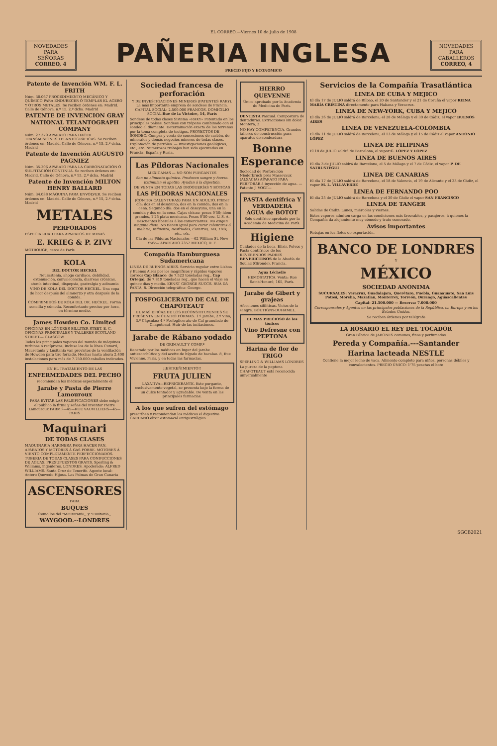EL CORREO.—Viernes 10 de Julio de 1908
NOVEDADES
PARA
SEÑORAS
CORREO, 4
PAÑERIA INGLESA
PRECIO FIJO Y ECONOMICO
NOVEDADES
PARA
CABALLEROS
CORREO, 4
Patente de Invención WM. F. L. FRITH
Núm. 30.067 PROCEDIMIENTO MECÁNICO Y QUÍMICO PARA ENDURECER Ó TEMPLAR EL ACERO Y OTROS METALES. Se reciben órdenes en: Madrid. Calle de Génova, n.º 15, 2.º dcha. Madrid
PATENTE DE INVENCION GRAY NATIONAL TELANTOGRAPH COMPANY
Núm. 27.379 APARATO PARA HACER TRANSMISIONES TELANTOGRÁFICAS. Se reciben órdenes en: Madrid. Calle de Génova, n.º 15, 2.º dcha. Madrid
Patente de Invención AUGUSTO PAGNIEZ
Núm. 35.206 APARATO PARA LA CARBONATACIÓN Ó SULFITACIÓN CONTINUA. Se reciben órdenes en: Madrid. Calle de Génova, n.º 15, 2.º dcha. Madrid
Patente de Invención MILTON HENRY BALLARD
Núm. 34.038 MÁQUINA PARA ENVOLVER. Se reciben órdenes en: Madrid. Calle de Génova, n.º 15, 2.º dcha. Madrid
METALES
PERFORADOS
ESPECIALIDAD PARA APARATOS DE MINAS
E. KRIEG & P. ZIVY
MOTROUGE, cerca de París
KOLA
DEL DOCTOR HECKEL
Neurastenia, ahogo cardíaco, debilidad, extenuación, convalecencia, diarreas crónicas, atonía intestinal, dispepsia, gastralgia y adinamia
VINO DE KOLA DEL DOCTOR HECKEL. Una copa de licor después del almuerzo y otra después de la comida.
COMPRIMIDOS DE KOLA DEL DR. HECKEL. Forma sencilla y cómoda. Reconfortante preciso por hora, en término medio.
James Howden Co. Limited
OFICINAS EN LÓNDRES BILLITER STEET, E. C. OFICINAS PRINCIPALES Y TALLERES SCOTLAND STREET.— GLASGOW
Todos los principales vapores del mundo de máquinas turbinas ó recíprocas, incluso los de la línea Cunard, Mauretania y Lusitania van provistos de la ventilación de Howden para tiro forzado. Hechas hasta ahora 2.400 instalaciones para más de 7.750.000 caballos indicados.
EN EL TRATAMIENTO DE LAS
ENFERMEDADES DEL PECHO
recomiendan los médicos especialmente el
Jarabe y Pasta de Pierre Lamouroux
PARA EVITAR LAS FALSIFICACIONES debe exigir el público la firma y señas del inventor Pierre Lamouroux FARM.º—45—RUE VAUVILLIERS—45—PARIS
Maquinari
DE TODAS CLASES
MAQUINARIA HARINERA PARA HACER PAN. APARATOS Y MOTORES Á GAS POBRE. MOTORES Á VIENTO COMPLETAMENTE PERFECCIONADOS. TUBERIA DE TODAS CLASES PARA CONDUCCIONES DE AGUAS. PRESUPUESTOS GRATIS. Sperling & Williams, ingenieros. LONDRES. Apoderado: ALFRED WILLIAMS. Santa Cruz de Tenerife. Agente local: Antero Quevedo Hijosa. Las Palmas de Gran Canaria
ASCENSORES
PARA
BUQUES
Como los del "Mauretania,, y "Lusitania,,
WAYGOOD.--LONDRES
Sociedad francesa de perforación
Y DE INVESTIGACIONES MINERAS (PATENTES RAKY). La más importante empresa de sondeos de Francia. CAPITAL SOCIAL: 2.500.000 FRANCOS. DOMICILIO SOCIAL Rue de la Victoire, 14, París
Sondeos de todas clases Sistema «RAKY» Patentado en los principales países. Sondeos con trépano combinado con el sondeo al diamante. Determinación exacta de los terrenos por la toma completa de testigos. PROYECTOS DE SONDEO. Compra y venta de concesiones de carbón, de minerales y demás negocios mineros de todas clases. Explotación de petróleo. — Investigaciones geológicas, etc., etc. Numerosos trabajos han sido ejecutados en Francia, España y Rusia.
Las Píldoras Nacionales
MEXICANAS — NO SON PURGANTES
Son un alimento químico. Producen sangre y fuerza. Estimulan el apetito. Ayudan á la digestión.
DE VENTA EN TODAS LAS DROGUERÍAS Y BOTICAS
LAS PÍLDORAS NACIONALES
(CONTRA CALENTURAS) PARA UN ADULTO. Primer día: dos en el desayuno; dos en la comida; dos en la cena. Segundo día: dos en el desayuno, una en la comida y dos en la cena. Cajas chicas: pesos 0'50; ídem grandes, 1'25 plata mexicana. Pesos 0'50 oro. U. S. A. Descuentos liberales á los comerciantes. No exigen ninguna dieta. No tienen igual para curar calenturas ó malaria; Influenza; Resfriados; Catarros; Tos; Tisis; etc., etc.
Cía de las Píldoras Nacionales —62 William St. New York— APARTADO 2357 MEXICO, D. F.
Compañía Hamburguesa Sudamericana
LINEA DE BUENOS AIRES. Servicio regular entre Lisboa y Buenos Aires por los magníficos y rápidos vapores correos Cap Blanco, de 7.523 toneladas reg., Cap Ortegal, de 7.819 toneladas reg., que hacen el viaje en quince días y medio. ERNST GEORGE SUCCS. RUA DA PARTA, 8. Dirección telegráfica: George.
FOSFOGLICERATO DE CAL DE CHAPOTEAUT
EL MÁS EFICAZ DE LOS RECONSTITUYENTES SE PRESENTA EN CUATRO FORMAS: 1.º Jarabe; 2.º Vino; 3.º Cápsulas; 4.º Fosfoglicerato de Cal granulado de Chapoteaut. Huir de las imitaciones.
Jarabe de Rábano yodado
DE GRIMAULT Y COMP.ª
Recetado por los médicos en lugar del jarabe antiescorbútico y del aceite de hígado de bacalao. 8, Rue Vivienne, París, y en todas las farmacias.
¡¡ESTREÑIMIENTO!!
FRUTA JULIEN
LAXATIVA—REFRIGERANTE. Este purgante, exclusivamente vegetal, se presenta bajo la forma de un dulce tentador y agradable. De venta en las principales farmacias.
A los que sufren del estómago
prescriben y recomiendan los médicos el digestivo GARDANO elixir estomacal antigastrálgico.
HIERRO QUEVENNE
Único aprobado por la Academia de Medicina de París.
DENTISTA Pascual. Compostura de dentaduras. Extracciones sin dolor. Montera, 2.
NO HAY COMPETENCIA. Grandes talleres de construcción para aparatos de sondeadura
Bonne Esperance
Sociedad de Perforación Niederbruck près Massevaux (ALSACIA) APARATO PARA PERFORAR á inyección de agua. —Patente J. VOGT—
PASTA dentífrica Y VERDADERA AGUA de BOTOT
Solo dentífrico aprobado por la Academia de Medicina de París.
Higiene
Cuidados de la boca. Elixir, Polvos y Pasta dentífricos de los REVERENDOS PADRES BENEDICTINOS de la Abadía de Soulac (Gironde), Francia.
Agua Léchelle
HEMOSTATICA. Venta: Rue Saint-Honoré, 165, París.
Jarabe de Gibert y grajeas
Afecciones sifilíticas. Vicios de la sangre. BOUTIGNY-DUHAMEL.
EL MAS PRECIOSO de los tónicos
Vino Defresne con PEPTONA
Harina de flor de TRIGO
SPERLING & WILLIAMS LONDRES
La pureza de la peptona CHAPOTEAUT está reconocida universalmente
Servicios de la Compañía Trasatlántica
LINEA DE CUBA Y MEJICO
El día 17 de JULIO saldrá de Bilbao, el 20 de Santander y el 21 de Coruña el vapor REINA MARÍA CRISTINA directamente para Habana y Veracruz.
LINEA DE NEW-YORK, CUBA Y MEJICO
El día 26 de JULIO saldrá de Barcelona; el 28 de Málaga y el 30 de Cádiz; el vapor BUENOS AIRES
LINEA DE VENEZUELA-COLOMBIA
El día 11 de JULIO saldrá de Barcelona, el 13 de Málaga y el 15 de Cádiz el vapor ANTONIO LÓPEZ
LINEA DE FILIPINAS
El 18 de JULIO saldrá de Barcelona, el vapor C. LOPEZ Y LOPEZ
LINEA DE BUENOS AIRES
El día 3 de JULIO saldrá de Barcelona, el 5 de Málaga y el 7 de Cádiz, el vapor P. DE SATRUSTEGUI
LINEA DE CANARIAS
El día 17 de JULIO saldrá de Barcelona, el 18 de Valencia, el 19 de Alicante y el 23 de Cádiz, el vapor M. L. VILLAVERDE
LINEA DE FERNANDO POO
El día 25 de JULIO saldrá de Barcelona y el 30 de Cádiz el vapor SAN FRANCISCO
LINEA DE TANGER
Salidas de Cádiz: Lunes, miércoles y viernes.
Estos vapores admiten carga en las condiciones más favorables, y pasajeros, á quienes la Compañía da alojamiento muy cómodo y trato esmerado.
Avisos importantes
Rebajas en los fletes de exportación.
BANCO DE LONDRES
Y
MÉXICO
SOCIEDAD ANONIMA
SUCURSALES: Veracruz, Guadalajara, Querétaro, Puebla, Guanajuato, San Luis Potosí, Morelia, Mazatlan, Monterrey, Torreón, Durango, Aguascalientes
Capital: 21.500.000 — Reserva: 7.000.000
Corresponsales y Agentes en las principales poblaciones de la República, en Europa y en los Estados Unidos.
Se reciben órdenes por telégrafo
LA ROSARIO EL REY DEL TOCADOR
Gran Fábrica de JABONES comunes, finos y perfumados
Pereda y Compañía.---Santander
Harina lacteada NESTLE
Contiene la mejor leche de vaca. Alimento completo para niños, personas débiles y convalecientes. PRECIO ÚNICO: 1'75 pesetas el bote
SGCB2021